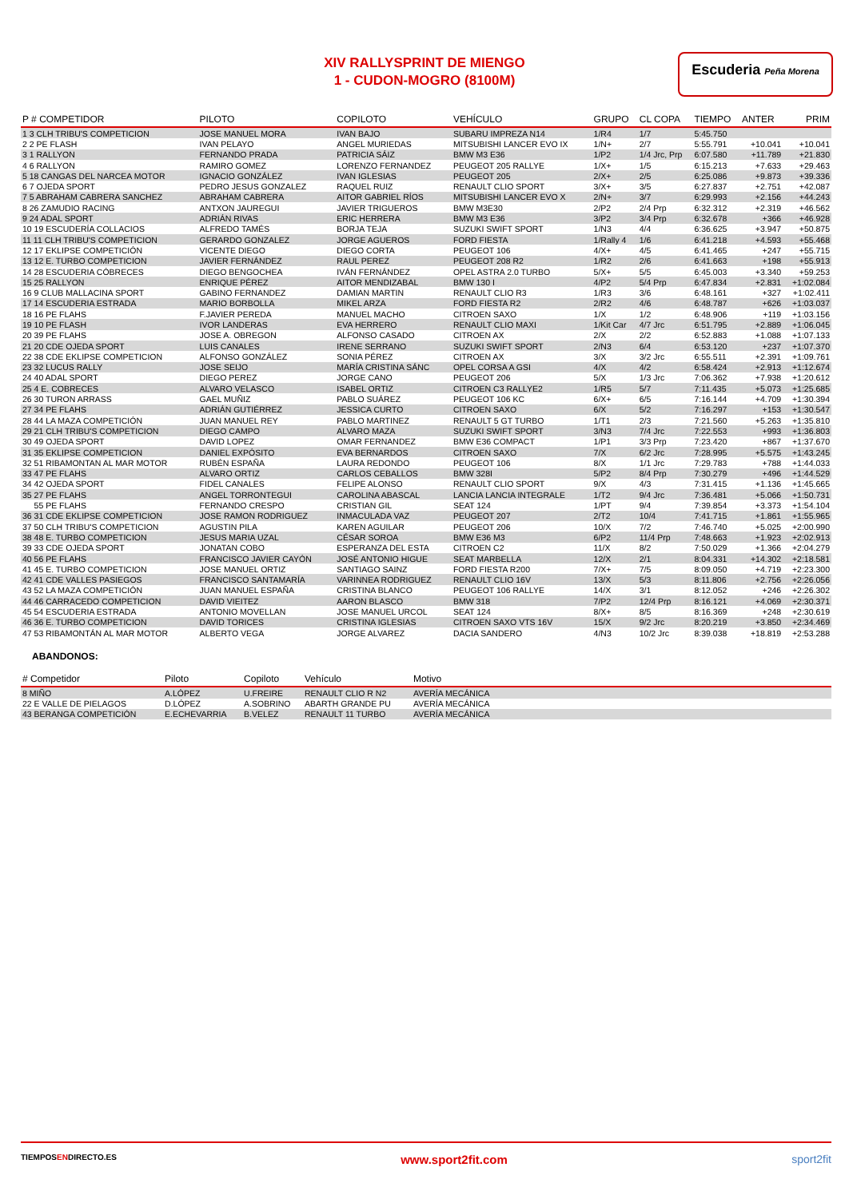XIV RALLYSPRINT DE MIENGO
1 - CUDON-MOGRO (8100M)
Escuderia Peña Morena
| P # COMPETIDOR | PILOTO | COPILOTO | VEHÍCULO | GRUPO | CL COPA | TIEMPO | ANTER | PRIM |
| --- | --- | --- | --- | --- | --- | --- | --- | --- |
| 1 3 CLH TRIBU'S COMPETICION | JOSE MANUEL MORA | IVAN BAJO | SUBARU IMPREZA N14 | 1/R4 | 1/7 | 5:45.750 | | |
| 2 2 PE FLASH | IVAN PELAYO | ANGEL MURIEDAS | MITSUBISHI LANCER EVO IX | 1/N+ | 2/7 | 5:55.791 | +10.041 | +10.041 |
| 3 1 RALLYON | FERNANDO PRADA | PATRICIA SÁIZ | BMW M3 E36 | 1/P2 | 1/4 Jrc, Prp | 6:07.580 | +11.789 | +21.830 |
| 4 6 RALLYON | RAMIRO GOMEZ | LORENZO FERNANDEZ | PEUGEOT 205 RALLYE | 1/X+ | 1/5 | 6:15.213 | +7.633 | +29.463 |
| 5 18 CANGAS DEL NARCEA MOTOR | IGNACIO GONZÁLEZ | IVAN IGLESIAS | PEUGEOT 205 | 2/X+ | 2/5 | 6:25.086 | +9.873 | +39.336 |
| 6 7 OJEDA SPORT | PEDRO JESUS GONZALEZ | RAQUEL RUIZ | RENAULT CLIO SPORT | 3/X+ | 3/5 | 6:27.837 | +2.751 | +42.087 |
| 7 5 ABRAHAM CABRERA SANCHEZ | ABRAHAM CABRERA | AITOR GABRIEL RÍOS | MITSUBISHI LANCER EVO X | 2/N+ | 3/7 | 6:29.993 | +2.156 | +44.243 |
| 8 26 ZAMUDIO RACING | ANTXON JAUREGUI | JAVIER TRIGUEROS | BMW M3E30 | 2/P2 | 2/4 Prp | 6:32.312 | +2.319 | +46.562 |
| 9 24 ADAL SPORT | ADRIÁN RIVAS | ERIC HERRERA | BMW M3 E36 | 3/P2 | 3/4 Prp | 6:32.678 | +366 | +46.928 |
| 10 19 ESCUDERÍA COLLACIOS | ALFREDO TAMÉS | BORJA TEJA | SUZUKI SWIFT SPORT | 1/N3 | 4/4 | 6:36.625 | +3.947 | +50.875 |
| 11 11 CLH TRIBU'S COMPETICION | GERARDO GONZALEZ | JORGE AGUEROS | FORD FIESTA | 1/Rally 4 | 1/6 | 6:41.218 | +4.593 | +55.468 |
| 12 17 EKLIPSE COMPETICIÓN | VICENTE DIEGO | DIEGO CORTA | PEUGEOT 106 | 4/X+ | 4/5 | 6:41.465 | +247 | +55.715 |
| 13 12 E. TURBO COMPETICION | JAVIER FERNÁNDEZ | RAUL PEREZ | PEUGEOT 208 R2 | 1/R2 | 2/6 | 6:41.663 | +198 | +55.913 |
| 14 28 ESCUDERIA CÓBRECES | DIEGO BENGOCHEA | IVÁN FERNÁNDEZ | OPEL ASTRA 2.0 TURBO | 5/X+ | 5/5 | 6:45.003 | +3.340 | +59.253 |
| 15 25 RALLYON | ENRIQUE PÉREZ | AITOR MENDIZABAL | BMW 130 I | 4/P2 | 5/4 Prp | 6:47.834 | +2.831 | +1:02.084 |
| 16 9 CLUB MALLACINA SPORT | GABINO FERNANDEZ | DAMIAN MARTIN | RENAULT CLIO R3 | 1/R3 | 3/6 | 6:48.161 | +327 | +1:02.411 |
| 17 14 ESCUDERIA ESTRADA | MARIO BORBOLLA | MIKEL ARZA | FORD FIESTA R2 | 2/R2 | 4/6 | 6:48.787 | +626 | +1:03.037 |
| 18 16 PE FLAHS | F.JAVIER PEREDA | MANUEL MACHO | CITROEN SAXO | 1/X | 1/2 | 6:48.906 | +119 | +1:03.156 |
| 19 10 PE FLASH | IVOR LANDERAS | EVA HERRERO | RENAULT CLIO MAXI | 1/Kit Car | 4/7 Jrc | 6:51.795 | +2.889 | +1:06.045 |
| 20 39 PE FLAHS | JOSE A. OBREGON | ALFONSO CASADO | CITROEN AX | 2/X | 2/2 | 6:52.883 | +1.088 | +1:07.133 |
| 21 20 CDE OJEDA SPORT | LUIS CANALES | IRENE SERRANO | SUZUKI SWIFT SPORT | 2/N3 | 6/4 | 6:53.120 | +237 | +1:07.370 |
| 22 38 CDE EKLIPSE COMPETICION | ALFONSO GONZÁLEZ | SONIA PÉREZ | CITROEN AX | 3/X | 3/2 Jrc | 6:55.511 | +2.391 | +1:09.761 |
| 23 32 LUCUS RALLY | JOSE SEIJO | MARÍA CRISTINA SÁNC | OPEL CORSA A GSI | 4/X | 4/2 | 6:58.424 | +2.913 | +1:12.674 |
| 24 40 ADAL SPORT | DIEGO PEREZ | JORGE CANO | PEUGEOT 206 | 5/X | 1/3 Jrc | 7:06.362 | +7.938 | +1:20.612 |
| 25 4 E. COBRECES | ALVARO VELASCO | ISABEL ORTIZ | CITROEN C3 RALLYE2 | 1/R5 | 5/7 | 7:11.435 | +5.073 | +1:25.685 |
| 26 30 TURON ARRASS | GAEL MUÑIZ | PABLO SUÁREZ | PEUGEOT 106 KC | 6/X+ | 6/5 | 7:16.144 | +4.709 | +1:30.394 |
| 27 34 PE FLAHS | ADRIÁN GUTIÉRREZ | JESSICA CURTO | CITROEN SAXO | 6/X | 5/2 | 7:16.297 | +153 | +1:30.547 |
| 28 44 LA MAZA COMPETICIÓN | JUAN MANUEL REY | PABLO MARTINEZ | RENAULT 5 GT TURBO | 1/T1 | 2/3 | 7:21.560 | +5.263 | +1:35.810 |
| 29 21 CLH TRIBU'S COMPETICION | DIEGO CAMPO | ALVARO MAZA | SUZUKI SWIFT SPORT | 3/N3 | 7/4 Jrc | 7:22.553 | +993 | +1:36.803 |
| 30 49 OJEDA SPORT | DAVID LOPEZ | OMAR FERNANDEZ | BMW E36 COMPACT | 1/P1 | 3/3 Prp | 7:23.420 | +867 | +1:37.670 |
| 31 35 EKLIPSE COMPETICION | DANIEL EXPÓSITO | EVA BERNARDOS | CITROEN SAXO | 7/X | 6/2 Jrc | 7:28.995 | +5.575 | +1:43.245 |
| 32 51 RIBAMONTAN AL MAR MOTOR | RUBÉN ESPAÑA | LAURA REDONDO | PEUGEOT 106 | 8/X | 1/1 Jrc | 7:29.783 | +788 | +1:44.033 |
| 33 47 PE FLAHS | ALVARO ORTIZ | CARLOS CEBALLOS | BMW 328I | 5/P2 | 8/4 Prp | 7:30.279 | +496 | +1:44.529 |
| 34 42 OJEDA SPORT | FIDEL CANALES | FELIPE ALONSO | RENAULT CLIO SPORT | 9/X | 4/3 | 7:31.415 | +1.136 | +1:45.665 |
| 35 27 PE FLAHS | ANGEL TORRONTEGUI | CAROLINA ABASCAL | LANCIA LANCIA INTEGRALE | 1/T2 | 9/4 Jrc | 7:36.481 | +5.066 | +1:50.731 |
| 55 PE FLAHS | FERNANDO CRESPO | CRISTIAN GIL | SEAT 124 | 1/PT | 9/4 | 7:39.854 | +3.373 | +1:54.104 |
| 36 31 CDE EKLIPSE COMPETICION | JOSE RAMON RODRIGUEZ | INMACULADA VAZ | PEUGEOT 207 | 2/T2 | 10/4 | 7:41.715 | +1.861 | +1:55.965 |
| 37 50 CLH TRIBU'S COMPETICION | AGUSTIN PILA | KAREN AGUILAR | PEUGEOT 206 | 10/X | 7/2 | 7:46.740 | +5.025 | +2:00.990 |
| 38 48 E. TURBO COMPETICION | JESUS MARIA UZAL | CÉSAR SOROA | BMW E36 M3 | 6/P2 | 11/4 Prp | 7:48.663 | +1.923 | +2:02.913 |
| 39 33 CDE OJEDA SPORT | JONATAN COBO | ESPERANZA DEL ESTA | CITROEN C2 | 11/X | 8/2 | 7:50.029 | +1.366 | +2:04.279 |
| 40 56 PE FLAHS | FRANCISCO JAVIER CAYÓN | JOSÉ ANTONIO HIGUE | SEAT MARBELLA | 12/X | 2/1 | 8:04.331 | +14.302 | +2:18.581 |
| 41 45 E. TURBO COMPETICION | JOSE MANUEL ORTIZ | SANTIAGO SAINZ | FORD FIESTA R200 | 7/X+ | 7/5 | 8:09.050 | +4.719 | +2:23.300 |
| 42 41 CDE VALLES PASIEGOS | FRANCISCO SANTAMARÍA | VARINNEA RODRIGUEZ | RENAULT CLIO 16V | 13/X | 5/3 | 8:11.806 | +2.756 | +2:26.056 |
| 43 52 LA MAZA COMPETICIÓN | JUAN MANUEL ESPAÑA | CRISTINA BLANCO | PEUGEOT 106 RALLYE | 14/X | 3/1 | 8:12.052 | +246 | +2:26.302 |
| 44 46 CARRACEDO COMPETICION | DAVID VIEITEZ | AARON BLASCO | BMW 318 | 7/P2 | 12/4 Prp | 8:16.121 | +4.069 | +2:30.371 |
| 45 54 ESCUDERIA ESTRADA | ANTONIO MOVELLAN | JOSE MANUEL URCOL | SEAT 124 | 8/X+ | 8/5 | 8:16.369 | +248 | +2:30.619 |
| 46 36 E. TURBO COMPETICION | DAVID TORICES | CRISTINA IGLESIAS | CITROEN SAXO VTS 16V | 15/X | 9/2 Jrc | 8:20.219 | +3.850 | +2:34.469 |
| 47 53 RIBAMONTÁN AL MAR MOTOR | ALBERTO VEGA | JORGE ALVAREZ | DACIA SANDERO | 4/N3 | 10/2 Jrc | 8:39.038 | +18.819 | +2:53.288 |
ABANDONOS:
| # Competidor | Piloto | Copiloto | Vehículo | Motivo | |
| --- | --- | --- | --- | --- | --- |
| 8 MIÑO | A.LÓPEZ | U.FREIRE | RENAULT CLIO R N2 | AVERÍA MECÁNICA | |
| 22 E VALLE DE PIELAGOS | D.LÓPEZ | A.SOBRINO | ABARTH GRANDE PU | AVERÍA MECÁNICA | |
| 43 BERANGA COMPETICIÓN | E.ECHEVARRIA | B.VELEZ | RENAULT 11 TURBO | AVERÍA MECÁNICA | |
TIEMPOSENDIRECTO.ES www.sport2fit.com sport2fit